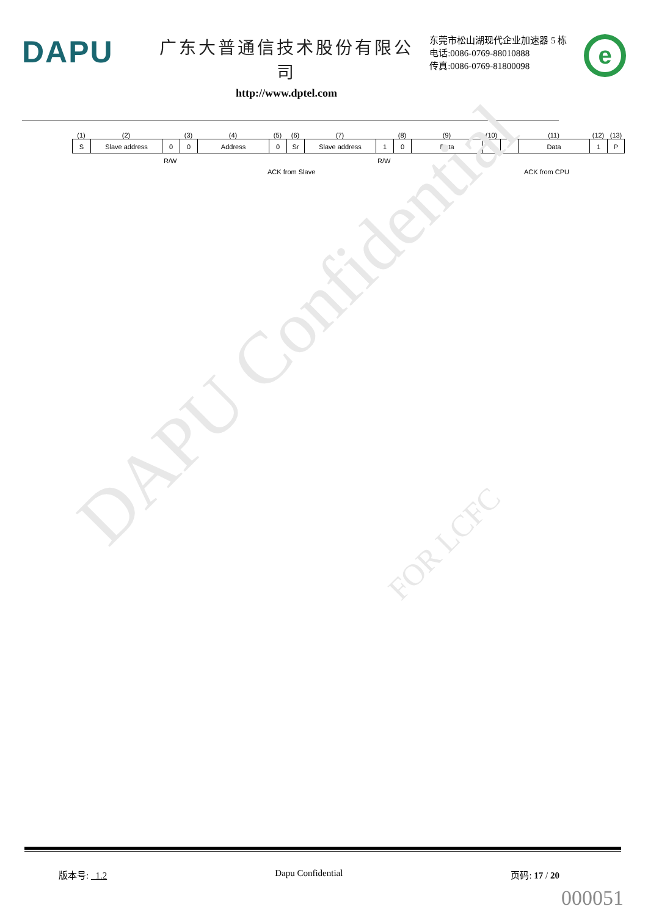DAPU
广东大普通信技术股份有限公司
http://www.dptel.com
东莞市松山湖现代企业加速器 5 栋
电话:0086-0769-88010888
传真:0086-0769-81800098
e
(1) (2) (3) (4) (5) (6) (7) (8) (9) (10) (11) (12) (13)
S Slave address 0 0 Address 0 Sr Slave address 1 0 Data 0 Data 1 P
R/W R/W
ACK from Slave ACK from CPU
DAPU Confidential FOR LCFC
版本号: 1.2 Dapu Confidential 页码: 17 / 20
000051